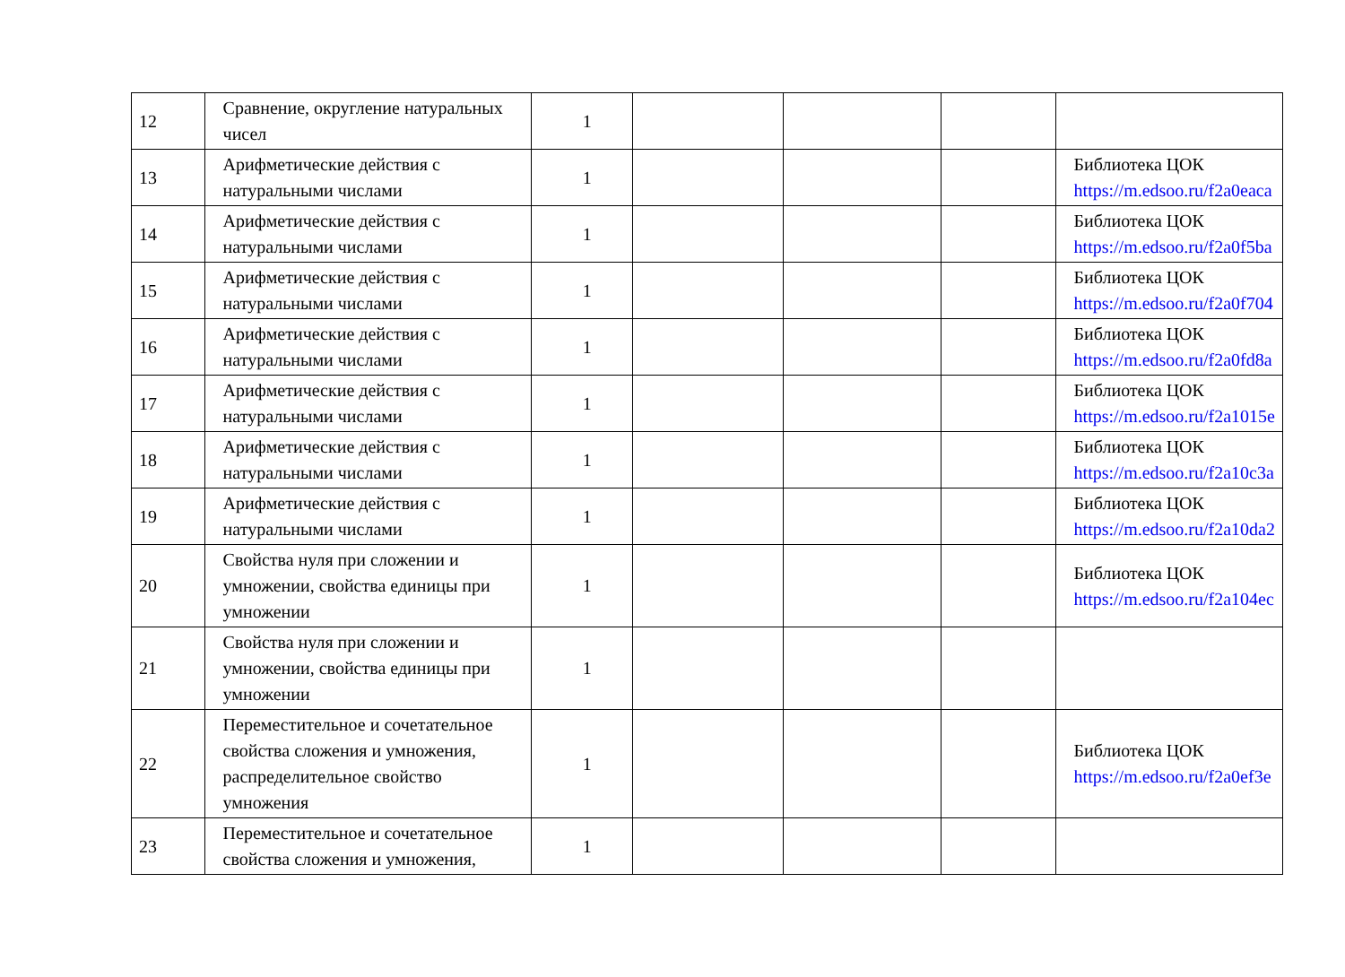| 12 | Сравнение, округление натуральных чисел | 1 | | | | |
| 13 | Арифметические действия с натуральными числами | 1 | | | | Библиотека ЦОК https://m.edsoo.ru/f2a0eaca |
| 14 | Арифметические действия с натуральными числами | 1 | | | | Библиотека ЦОК https://m.edsoo.ru/f2a0f5ba |
| 15 | Арифметические действия с натуральными числами | 1 | | | | Библиотека ЦОК https://m.edsoo.ru/f2a0f704 |
| 16 | Арифметические действия с натуральными числами | 1 | | | | Библиотека ЦОК https://m.edsoo.ru/f2a0fd8a |
| 17 | Арифметические действия с натуральными числами | 1 | | | | Библиотека ЦОК https://m.edsoo.ru/f2a1015e |
| 18 | Арифметические действия с натуральными числами | 1 | | | | Библиотека ЦОК https://m.edsoo.ru/f2a10c3a |
| 19 | Арифметические действия с натуральными числами | 1 | | | | Библиотека ЦОК https://m.edsoo.ru/f2a10da2 |
| 20 | Свойства нуля при сложении и умножении, свойства единицы при умножении | 1 | | | | Библиотека ЦОК https://m.edsoo.ru/f2a104ec |
| 21 | Свойства нуля при сложении и умножении, свойства единицы при умножении | 1 | | | | |
| 22 | Переместительное и сочетательное свойства сложения и умножения, распределительное свойство умножения | 1 | | | | Библиотека ЦОК https://m.edsoo.ru/f2a0ef3e |
| 23 | Переместительное и сочетательное свойства сложения и умножения, | 1 | | | | |